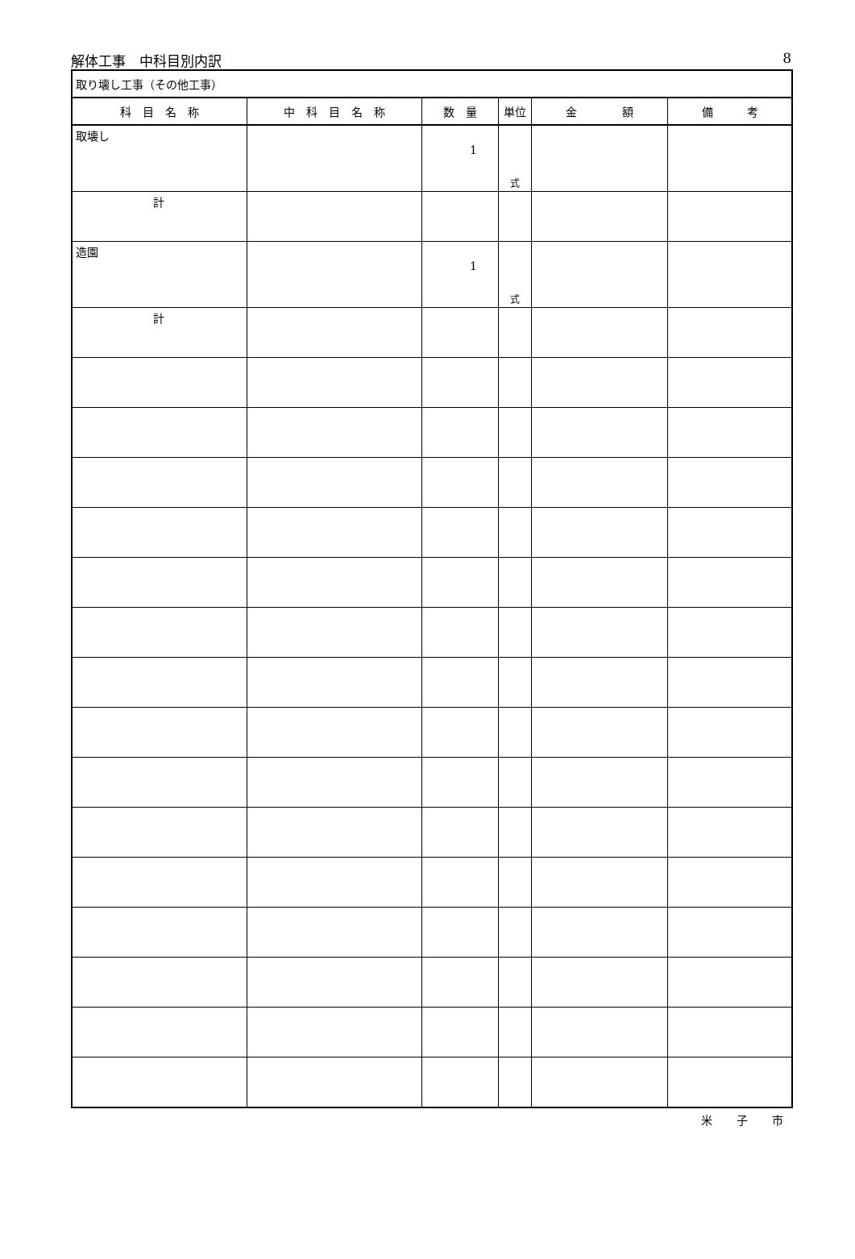解体工事　中科目別内訳 8
| 取り壊し工事（その他工事） | | | | | |
| 科 目 名 称 | 中 科 目 名 称 | 数 量 | 単位 | 金 額 | 備 考 |
| 取壊し | | 1 | 式 | | |
| 計 | | | | | |
| 造園 | | 1 | 式 | | |
| 計 | | | | | |
米子市